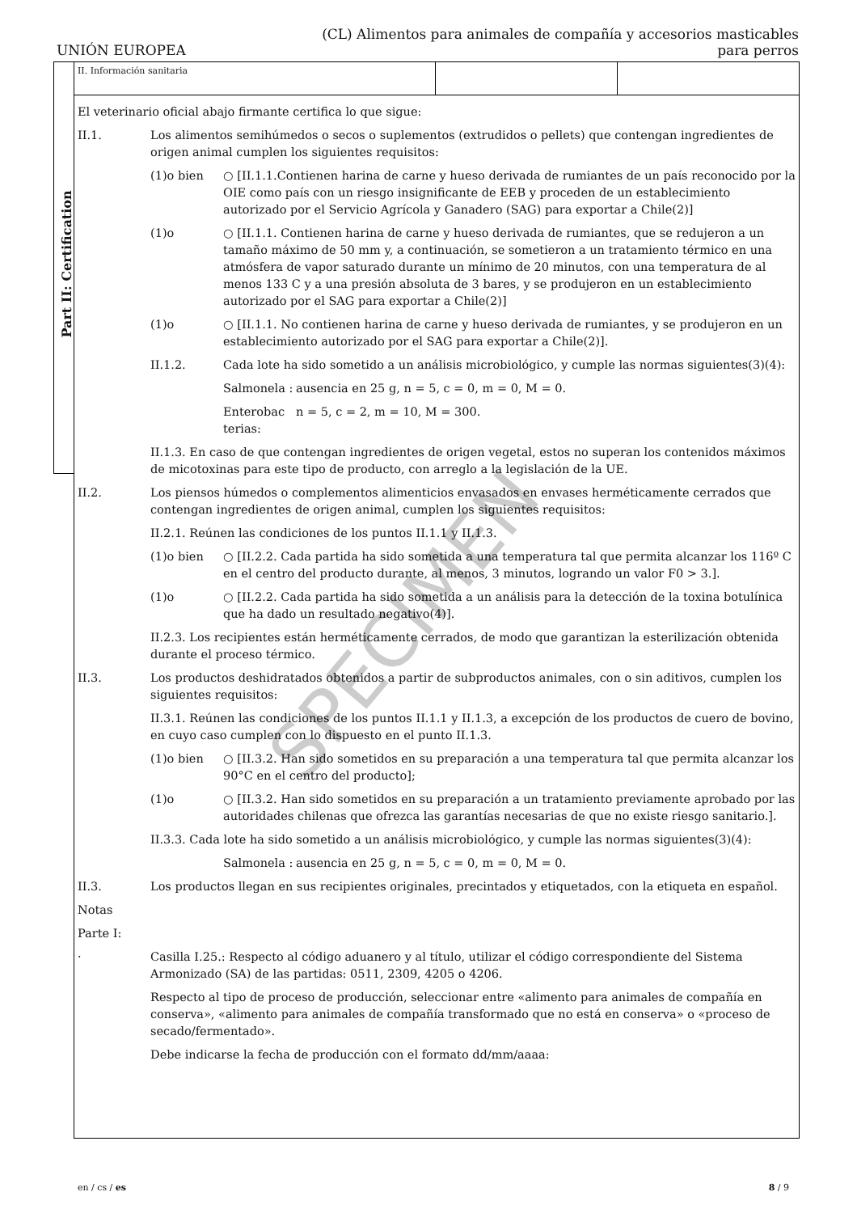UNIÓN EUROPEA
(CL) Alimentos para animales de compañía y accesorios masticables
para perros
Part II: Certification
II. Información sanitaria
El veterinario oficial abajo firmante certifica lo que sigue:
II.1. Los alimentos semihúmedos o secos o suplementos (extrudidos o pellets) que contengan ingredientes de origen animal cumplen los siguientes requisitos:
(1)o bien ○ [II.1.1.Contienen harina de carne y hueso derivada de rumiantes de un país reconocido por la OIE como país con un riesgo insignificante de EEB y proceden de un establecimiento autorizado por el Servicio Agrícola y Ganadero (SAG) para exportar a Chile(2)]
(1)o ○ [II.1.1. Contienen harina de carne y hueso derivada de rumiantes, que se redujeron a un tamaño máximo de 50 mm y, a continuación, se sometieron a un tratamiento térmico en una atmósfera de vapor saturado durante un mínimo de 20 minutos, con una temperatura de al menos 133 C y a una presión absoluta de 3 bares, y se produjeron en un establecimiento autorizado por el SAG para exportar a Chile(2)]
(1)o ○ [II.1.1. No contienen harina de carne y hueso derivada de rumiantes, y se produjeron en un establecimiento autorizado por el SAG para exportar a Chile(2)].
II.1.2. Cada lote ha sido sometido a un análisis microbiológico, y cumple las normas siguientes(3)(4):
Salmonela :
ausencia en 25 g, n = 5, c = 0, m = 0, M = 0.
Enterobac terias:
n = 5, c = 2, m = 10, M = 300.
II.1.3. En caso de que contengan ingredientes de origen vegetal, estos no superan los contenidos máximos de micotoxinas para este tipo de producto, con arreglo a la legislación de la UE.
II.2. Los piensos húmedos o complementos alimenticios envasados en envases herméticamente cerrados que contengan ingredientes de origen animal, cumplen los siguientes requisitos:
II.2.1. Reúnen las condiciones de los puntos II.1.1 y II.1.3.
(1)o bien ○ [II.2.2. Cada partida ha sido sometida a una temperatura tal que permita alcanzar los 116º C en el centro del producto durante, al menos, 3 minutos, logrando un valor F0 > 3.].
(1)o ○ [II.2.2. Cada partida ha sido sometida a un análisis para la detección de la toxina botulínica que ha dado un resultado negativo(4)].
II.2.3. Los recipientes están herméticamente cerrados, de modo que garantizan la esterilización obtenida durante el proceso térmico.
II.3. Los productos deshidratados obtenidos a partir de subproductos animales, con o sin aditivos, cumplen los siguientes requisitos:
II.3.1. Reúnen las condiciones de los puntos II.1.1 y II.1.3, a excepción de los productos de cuero de bovino, en cuyo caso cumplen con lo dispuesto en el punto II.1.3.
(1)o bien ○ [II.3.2. Han sido sometidos en su preparación a una temperatura tal que permita alcanzar los 90°C en el centro del producto];
(1)o ○ [II.3.2. Han sido sometidos en su preparación a un tratamiento previamente aprobado por las autoridades chilenas que ofrezca las garantías necesarias de que no existe riesgo sanitario.].
II.3.3. Cada lote ha sido sometido a un análisis microbiológico, y cumple las normas siguientes(3)(4):
Salmonela :
ausencia en 25 g, n = 5, c = 0, m = 0, M = 0.
II.3. Los productos llegan en sus recipientes originales, precintados y etiquetados, con la etiqueta en español.
Notas
Parte I:
· Casilla I.25.: Respecto al código aduanero y al título, utilizar el código correspondiente del Sistema Armonizado (SA) de las partidas: 0511, 2309, 4205 o 4206.
Respecto al tipo de proceso de producción, seleccionar entre «alimento para animales de compañía en conserva», «alimento para animales de compañía transformado que no está en conserva» o «proceso de secado/fermentado».
Debe indicarse la fecha de producción con el formato dd/mm/aaaa:
SPECIMEN
en / cs / es 8 / 9